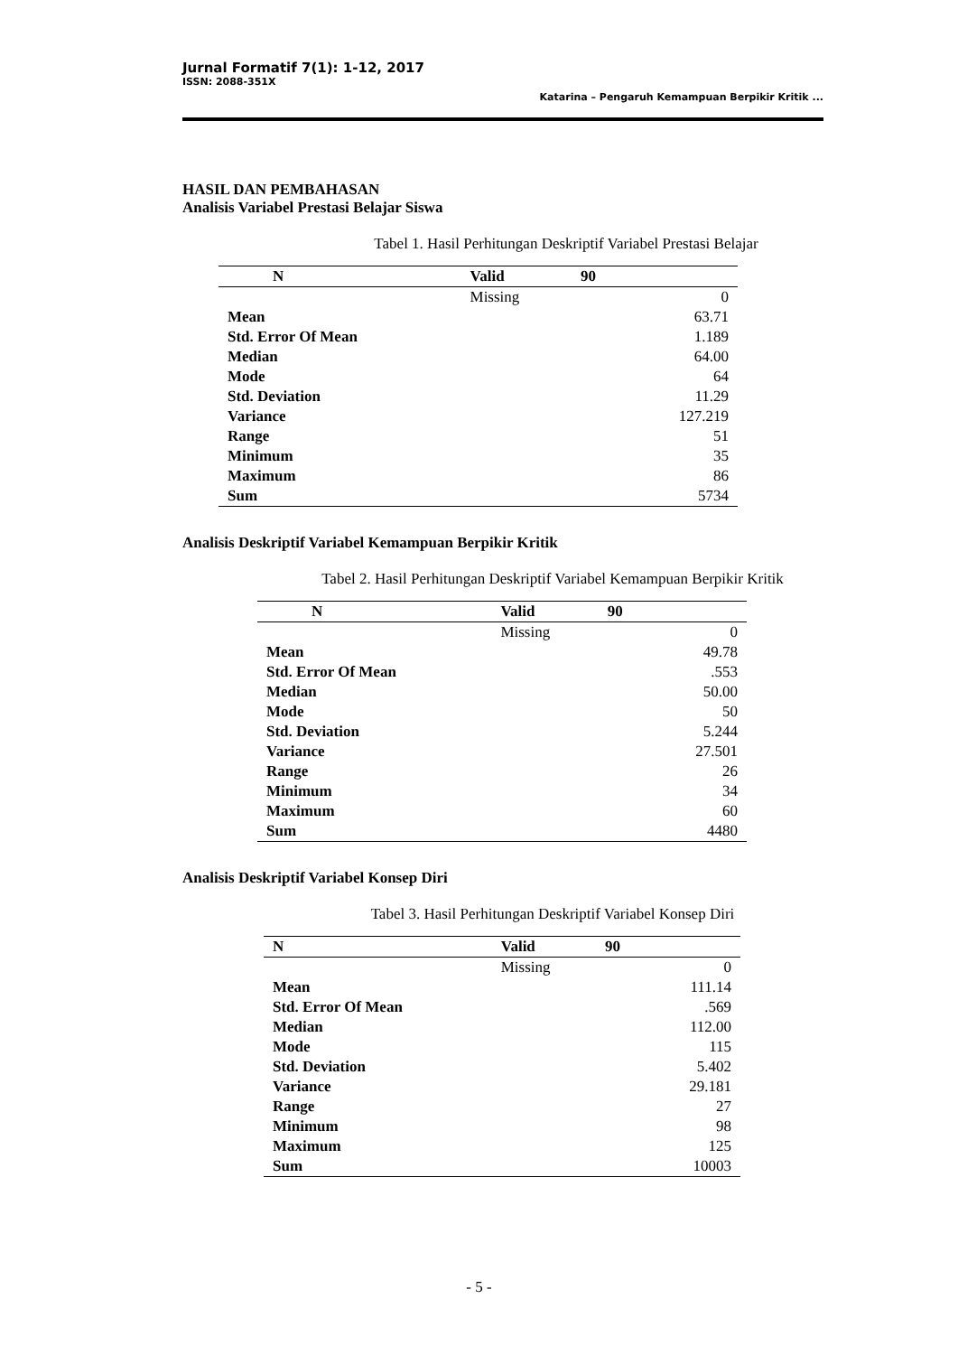Jurnal Formatif 7(1): 1-12, 2017
ISSN: 2088-351X
Katarina – Pengaruh Kemampuan Berpikir Kritik ...
HASIL DAN PEMBAHASAN
Analisis Variabel Prestasi Belajar Siswa
Tabel 1. Hasil Perhitungan Deskriptif Variabel Prestasi Belajar
| N | Valid | 90 | |
| --- | --- | --- | --- |
| | Missing | | 0 |
| Mean | | | 63.71 |
| Std. Error Of Mean | | | 1.189 |
| Median | | | 64.00 |
| Mode | | | 64 |
| Std. Deviation | | | 11.29 |
| Variance | | | 127.219 |
| Range | | | 51 |
| Minimum | | | 35 |
| Maximum | | | 86 |
| Sum | | | 5734 |
Analisis Deskriptif Variabel Kemampuan Berpikir Kritik
Tabel 2. Hasil Perhitungan Deskriptif Variabel Kemampuan Berpikir Kritik
| N | Valid | 90 | |
| --- | --- | --- | --- |
| | Missing | | 0 |
| Mean | | | 49.78 |
| Std. Error Of Mean | | | .553 |
| Median | | | 50.00 |
| Mode | | | 50 |
| Std. Deviation | | | 5.244 |
| Variance | | | 27.501 |
| Range | | | 26 |
| Minimum | | | 34 |
| Maximum | | | 60 |
| Sum | | | 4480 |
Analisis Deskriptif Variabel Konsep Diri
Tabel 3. Hasil Perhitungan Deskriptif Variabel Konsep Diri
| N | Valid | 90 | |
| --- | --- | --- | --- |
| | Missing | | 0 |
| Mean | | | 111.14 |
| Std. Error Of Mean | | | .569 |
| Median | | | 112.00 |
| Mode | | | 115 |
| Std. Deviation | | | 5.402 |
| Variance | | | 29.181 |
| Range | | | 27 |
| Minimum | | | 98 |
| Maximum | | | 125 |
| Sum | | | 10003 |
- 5 -